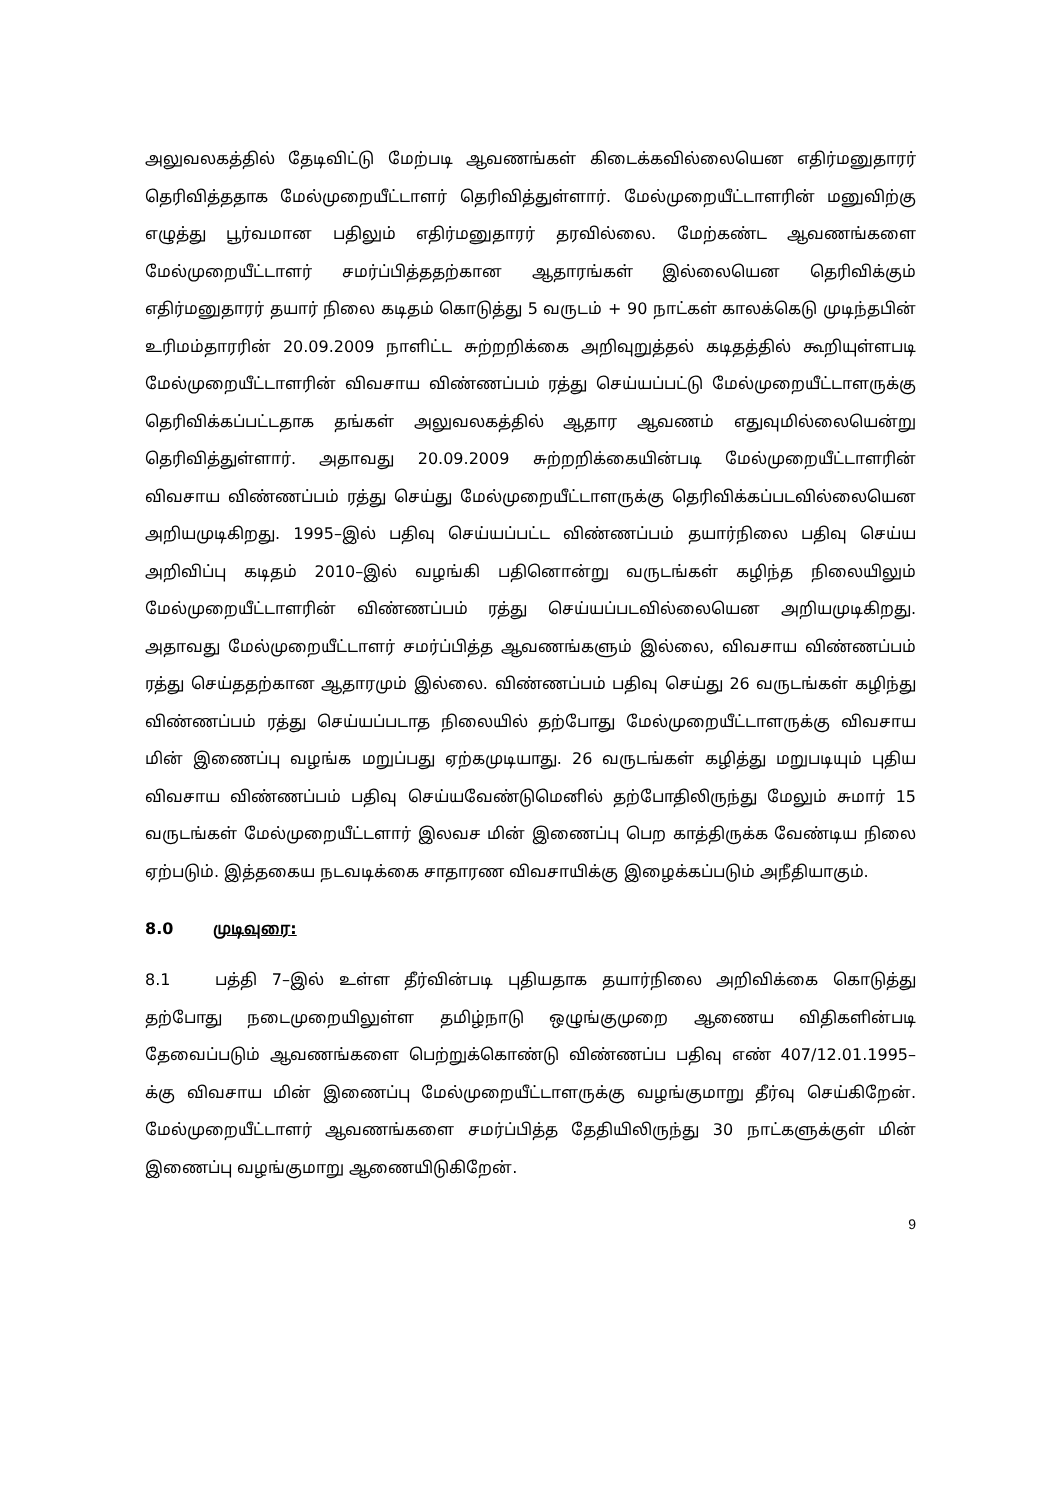அலுவலகத்தில் தேடிவிட்டு மேற்படி ஆவணங்கள் கிடைக்கவில்லையென எதிர்மனுதாரர் தெரிவித்ததாக மேல்முறையீட்டாளர் தெரிவித்துள்ளார். மேல்முறையீட்டாளரின் மனுவிற்கு எழுத்து பூர்வமான பதிலும் எதிர்மனுதாரர் தரவில்லை. மேற்கண்ட ஆவணங்களை மேல்முறையீட்டாளர் சமர்ப்பித்ததற்கான ஆதாரங்கள் இல்லையென தெரிவிக்கும் எதிர்மனுதாரர் தயார் நிலை கடிதம் கொடுத்து 5 வருடம் + 90 நாட்கள் காலக்கெடு முடிந்தபின் உரிமம்தாரரின் 20.09.2009 நாளிட்ட சுற்றறிக்கை அறிவுறுத்தல் கடிதத்தில் கூறியுள்ளபடி மேல்முறையீட்டாளரின் விவசாய விண்ணப்பம் ரத்து செய்யப்பட்டு மேல்முறையீட்டாளருக்கு தெரிவிக்கப்பட்டதாக தங்கள் அலுவலகத்தில் ஆதார ஆவணம் எதுவுமில்லையென்று தெரிவித்துள்ளார். அதாவது 20.09.2009 சுற்றறிக்கையின்படி மேல்முறையீட்டாளரின் விவசாய விண்ணப்பம் ரத்து செய்து மேல்முறையீட்டாளருக்கு தெரிவிக்கப்படவில்லையென அறியமுடிகிறது. 1995–இல் பதிவு செய்யப்பட்ட விண்ணப்பம் தயார்நிலை பதிவு செய்ய அறிவிப்பு கடிதம் 2010–இல் வழங்கி பதினொன்று வருடங்கள் கழிந்த நிலையிலும் மேல்முறையீட்டாளரின் விண்ணப்பம் ரத்து செய்யப்படவில்லையென அறியமுடிகிறது. அதாவது மேல்முறையீட்டாளர் சமர்ப்பித்த ஆவணங்களும் இல்லை, விவசாய விண்ணப்பம் ரத்து செய்ததற்கான ஆதாரமும் இல்லை. விண்ணப்பம் பதிவு செய்து 26 வருடங்கள் கழிந்து விண்ணப்பம் ரத்து செய்யப்படாத நிலையில் தற்போது மேல்முறையீட்டாளருக்கு விவசாய மின் இணைப்பு வழங்க மறுப்பது ஏற்கமுடியாது. 26 வருடங்கள் கழித்து மறுபடியும் புதிய விவசாய விண்ணப்பம் பதிவு செய்யவேண்டுமெனில் தற்போதிலிருந்து மேலும் சுமார் 15 வருடங்கள் மேல்முறையீட்டளார் இலவச மின் இணைப்பு பெற காத்திருக்க வேண்டிய நிலை ஏற்படும். இத்தகைய நடவடிக்கை சாதாரண விவசாயிக்கு இழைக்கப்படும் அநீதியாகும்.
8.0 முடிவுரை:
8.1 பத்தி 7–இல் உள்ள தீர்வின்படி புதியதாக தயார்நிலை அறிவிக்கை கொடுத்து தற்போது நடைமுறையிலுள்ள தமிழ்நாடு ஒழுங்குமுறை ஆணைய விதிகளின்படி தேவைப்படும் ஆவணங்களை பெற்றுக்கொண்டு விண்ணப்ப பதிவு எண் 407/12.01.1995–க்கு விவசாய மின் இணைப்பு மேல்முறையீட்டாளருக்கு வழங்குமாறு தீர்வு செய்கிறேன். மேல்முறையீட்டாளர் ஆவணங்களை சமர்ப்பித்த தேதியிலிருந்து 30 நாட்களுக்குள் மின் இணைப்பு வழங்குமாறு ஆணையிடுகிறேன்.
9